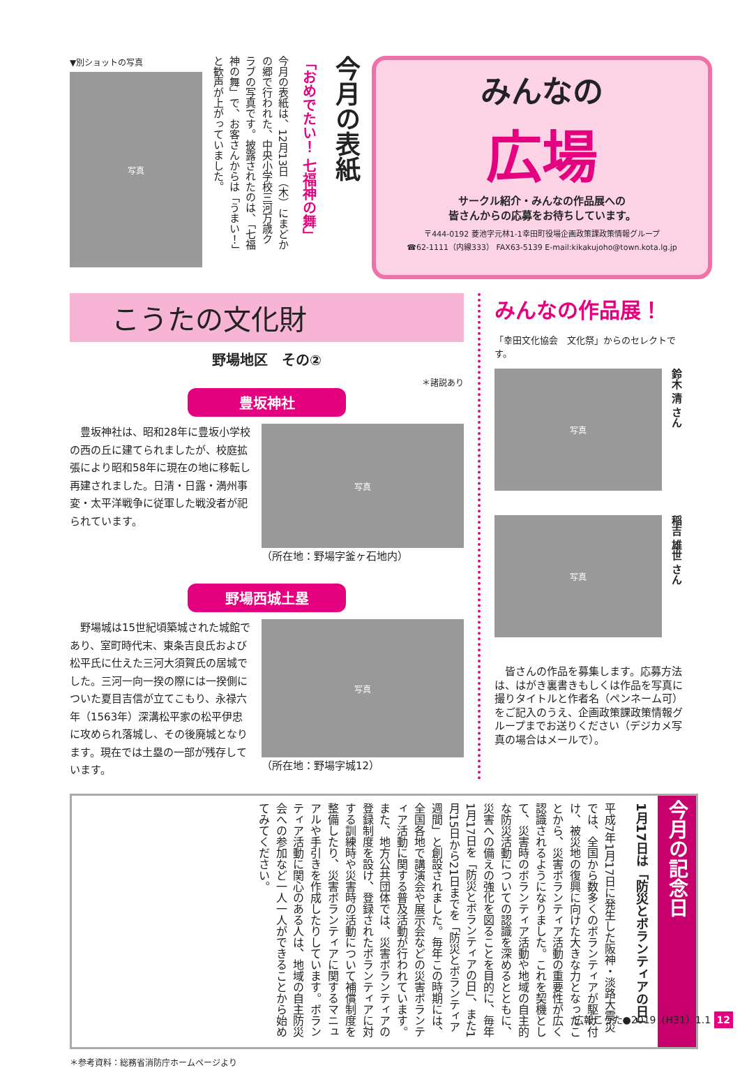▼別ショットの写真
写真
今月の表紙は、12月13日（木）にまどかの郷で行われた、中央小学校三河万歳クラブの写真です。披露されたのは、「七福神の舞」で、お客さんからは「うまい！」と歓声が上がっていました。
「おめでたい！ 七福神の舞」
今月の表紙
みんなの
広場
サークル紹介・みんなの作品展への
皆さんからの応募をお待ちしています。
〒444-0192 菱池字元林1-1幸田町役場企画政策課政策情報グループ
☎62-1111（内線333） FAX63-5139 E-mail:kikakujoho@town.kota.lg.jp
こうたの文化財
野場地区　その②
＊諸説あり
豊坂神社
　豊坂神社は、昭和28年に豊坂小学校の西の丘に建てられましたが、校庭拡張により昭和58年に現在の地に移転し再建されました。日清・日露・満州事変・太平洋戦争に従軍した戦没者が祀られています。
写真
（所在地：野場字釜ヶ石地内）
野場西城土塁
　野場城は15世紀頃築城された城館であり、室町時代末、東条吉良氏および松平氏に仕えた三河大須賀氏の居城でした。三河一向一揆の際には一揆側についた夏目吉信が立てこもり、永禄六年（1563年）深溝松平家の松平伊忠に攻められ落城し、その後廃城となります。現在では土塁の一部が残存しています。
写真
（所在地：野場字城12）
みんなの作品展！
「幸田文化協会　文化祭」からのセレクトです。
写真
鈴木 清 さん
写真
稲吉 雄世 さん
　皆さんの作品を募集します。応募方法は、はがき裏書きもしくは作品を写真に撮りタイトルと作者名（ペンネーム可）をご記入のうえ、企画政策課政策情報グループまでお送りください（デジカメ写真の場合はメールで）。
今月の記念日
1月17日は「防災とボランティアの日」
平成7年1月17日に発生した阪神・淡路大震災では、全国から数多くのボランティアが駆け付け、被災地の復興に向けた大きな力となったことから、災害ボランティア活動の重要性が広く認識されるようになりました。これを契機として、災害時のボランティア活動や地域の自主的な防災活動についての認識を深めるとともに、災害への備えの強化を図ることを目的に、毎年1月17日を「防災とボランティアの日」、また1月15日から21日までを「防災とボランティア週間」と創設されました。毎年この時期には、全国各地で講演会や展示会などの災害ボランティア活動に関する普及活動が行われています。また、地方公共団体では、災害ボランティアの登録制度を設け、登録されたボランティアに対する訓練時や災害時の活動について補償制度を整備したり、災害ボランティアに関するマニュアルや手引きを作成したりしています。ボランティア活動に関心のある人は、地域の自主防災会への参加など一人一人ができることから始めてみてください。
＊参考資料：総務省消防庁ホームページより
広報こうた●2019（H31）1.1 12